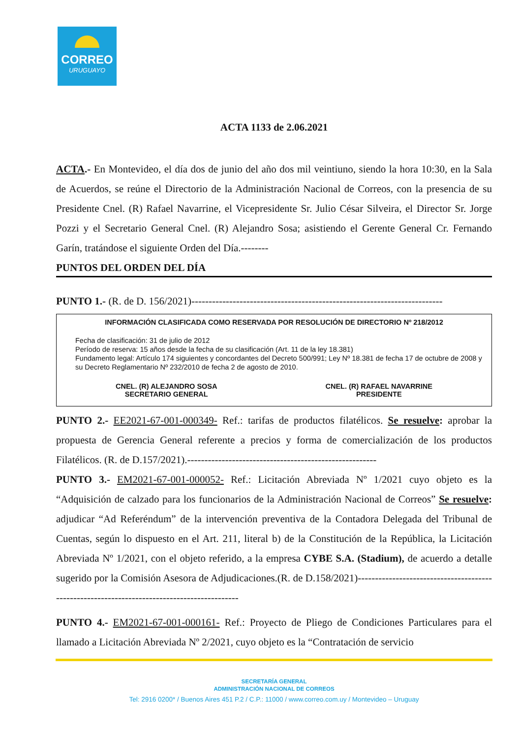CORREO
URUGUAYO
ACTA 1133 de 2.06.2021
ACTA.- En Montevideo, el día dos de junio del año dos mil veintiuno, siendo la hora 10:30, en la Sala de Acuerdos, se reúne el Directorio de la Administración Nacional de Correos, con la presencia de su Presidente Cnel. (R) Rafael Navarrine, el Vicepresidente Sr. Julio César Silveira, el Director Sr. Jorge Pozzi y el Secretario General Cnel. (R) Alejandro Sosa; asistiendo el Gerente General Cr. Fernando Garín, tratándose el siguiente Orden del Día.--------
PUNTOS DEL ORDEN DEL DÍA
PUNTO 1.- (R. de D. 156/2021)-------------------------------------------------------------------------
INFORMACIÓN CLASIFICADA COMO RESERVADA POR RESOLUCIÓN DE DIRECTORIO Nº 218/2012
Fecha de clasificación: 31 de julio de 2012
Período de reserva: 15 años desde la fecha de su clasificación (Art. 11 de la ley 18.381)
Fundamento legal: Artículo 174 siguientes y concordantes del Decreto 500/991; Ley Nº 18.381 de fecha 17 de octubre de 2008 y su Decreto Reglamentario Nº 232/2010 de fecha 2 de agosto de 2010.
CNEL. (R) ALEJANDRO SOSA
SECRETARIO GENERAL
CNEL. (R) RAFAEL NAVARRINE
PRESIDENTE
PUNTO 2.- EE2021-67-001-000349- Ref.: tarifas de productos filatélicos. Se resuelve: aprobar la propuesta de Gerencia General referente a precios y forma de comercialización de los productos Filatélicos. (R. de D.157/2021).-------------------------------------------------------
PUNTO 3.- EM2021-67-001-000052- Ref.: Licitación Abreviada Nº 1/2021 cuyo objeto es la “Adquisición de calzado para los funcionarios de la Administración Nacional de Correos” Se resuelve: adjudicar “Ad Referéndum” de la intervención preventiva de la Contadora Delegada del Tribunal de Cuentas, según lo dispuesto en el Art. 211, literal b) de la Constitución de la República, la Licitación Abreviada Nº 1/2021, con el objeto referido, a la empresa CYBE S.A. (Stadium), de acuerdo a detalle sugerido por la Comisión Asesora de Adjudicaciones.(R. de D.158/2021)--------------------------------------------------------------------------------------------
PUNTO 4.- EM2021-67-001-000161- Ref.: Proyecto de Pliego de Condiciones Particulares para el llamado a Licitación Abreviada Nº 2/2021, cuyo objeto es la “Contratación de servicio
SECRETARÍA GENERAL
ADMINISTRACIÓN NACIONAL DE CORREOS
Tel: 2916 0200* / Buenos Aires 451 P.2 / C.P.: 11000 / www.correo.com.uy / Montevideo – Uruguay